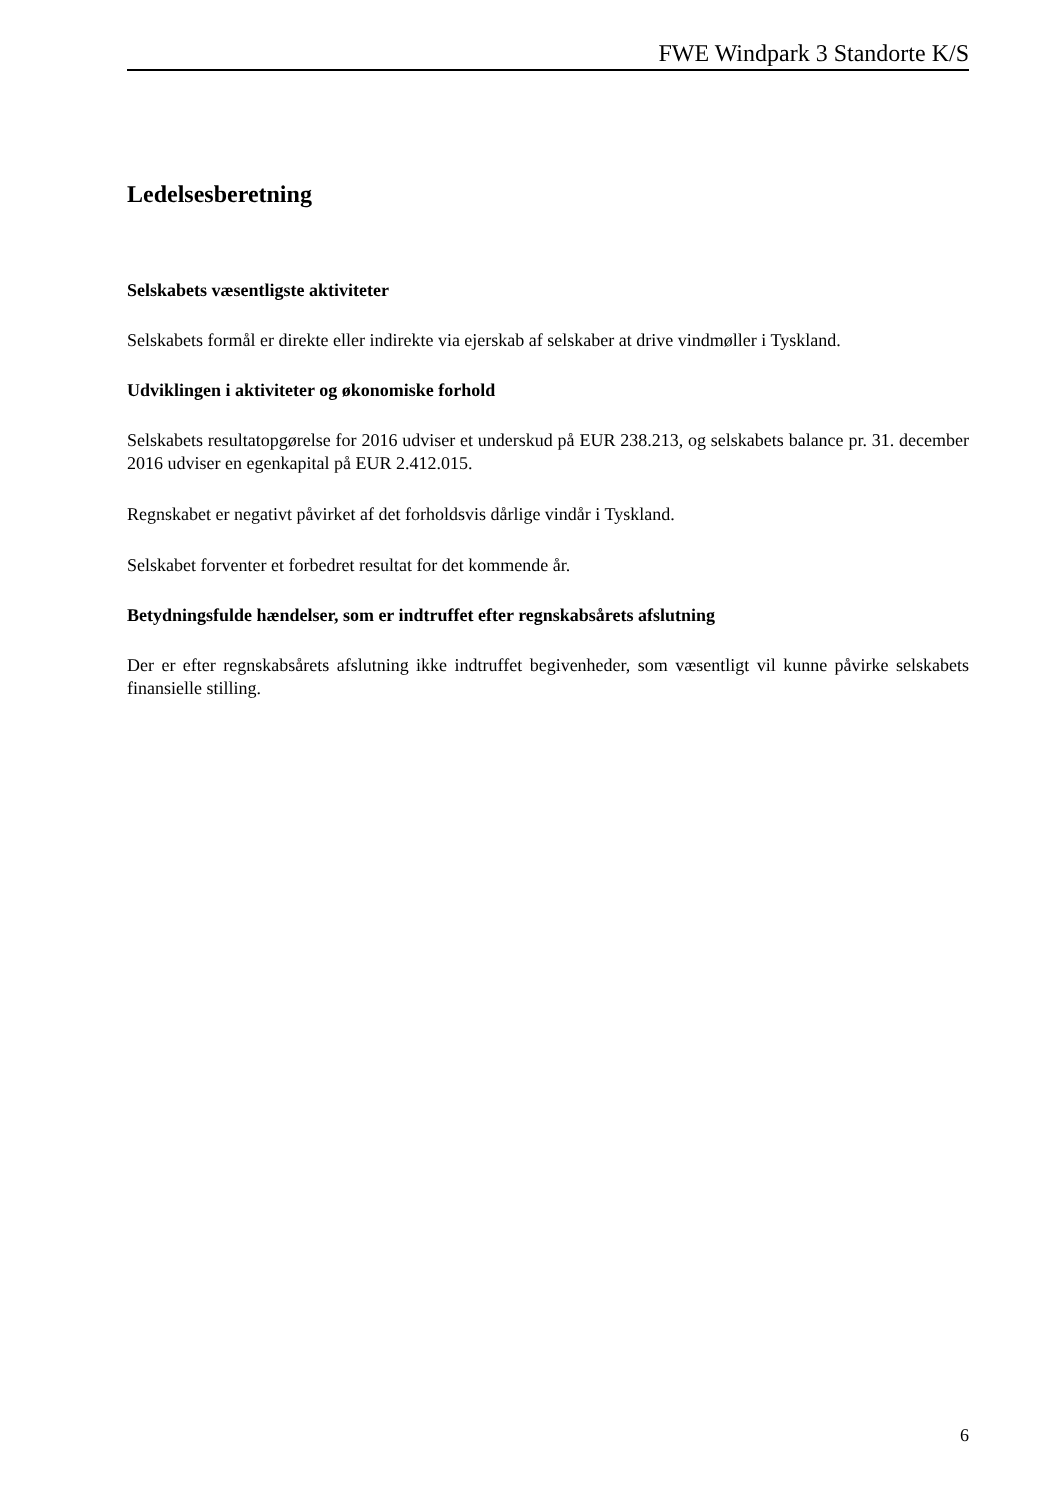FWE Windpark 3 Standorte K/S
Ledelsesberetning
Selskabets væsentligste aktiviteter
Selskabets formål er direkte eller indirekte via ejerskab af selskaber at drive vindmøller i Tyskland.
Udviklingen i aktiviteter og økonomiske forhold
Selskabets resultatopgørelse for 2016 udviser et underskud på EUR 238.213, og selskabets balance pr. 31. december 2016 udviser en egenkapital på EUR 2.412.015.
Regnskabet er negativt påvirket af det forholdsvis dårlige vindår i Tyskland.
Selskabet forventer et forbedret resultat for det kommende år.
Betydningsfulde hændelser, som er indtruffet efter regnskabsårets afslutning
Der er efter regnskabsårets afslutning ikke indtruffet begivenheder, som væsentligt vil kunne påvirke selskabets finansielle stilling.
6